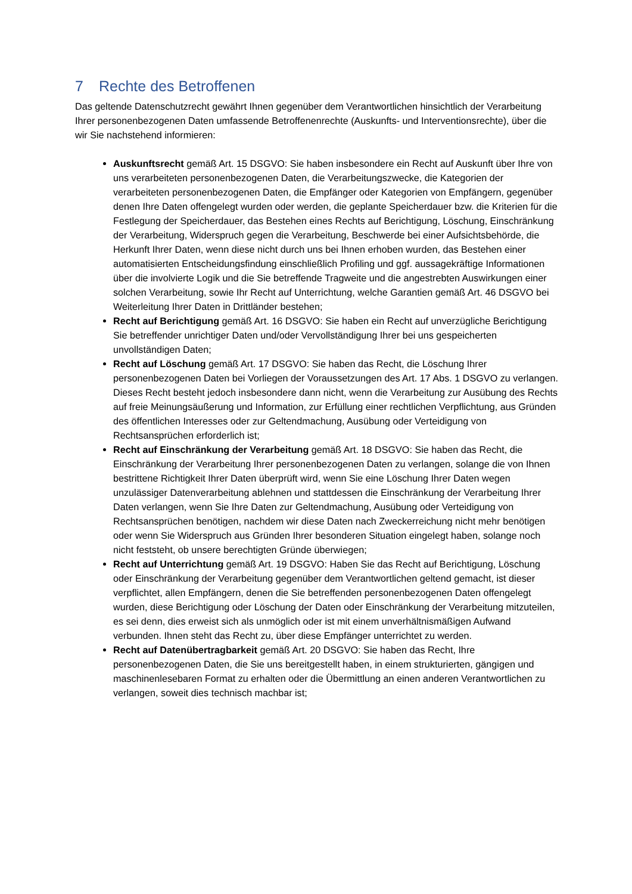7 Rechte des Betroffenen
Das geltende Datenschutzrecht gewährt Ihnen gegenüber dem Verantwortlichen hinsichtlich der Verarbeitung Ihrer personenbezogenen Daten umfassende Betroffenenrechte (Auskunfts- und Interventionsrechte), über die wir Sie nachstehend informieren:
Auskunftsrecht gemäß Art. 15 DSGVO: Sie haben insbesondere ein Recht auf Auskunft über Ihre von uns verarbeiteten personenbezogenen Daten, die Verarbeitungszwecke, die Kategorien der verarbeiteten personenbezogenen Daten, die Empfänger oder Kategorien von Empfängern, gegenüber denen Ihre Daten offengelegt wurden oder werden, die geplante Speicherdauer bzw. die Kriterien für die Festlegung der Speicherdauer, das Bestehen eines Rechts auf Berichtigung, Löschung, Einschränkung der Verarbeitung, Widerspruch gegen die Verarbeitung, Beschwerde bei einer Aufsichtsbehörde, die Herkunft Ihrer Daten, wenn diese nicht durch uns bei Ihnen erhoben wurden, das Bestehen einer automatisierten Entscheidungsfindung einschließlich Profiling und ggf. aussagekräftige Informationen über die involvierte Logik und die Sie betreffende Tragweite und die angestrebten Auswirkungen einer solchen Verarbeitung, sowie Ihr Recht auf Unterrichtung, welche Garantien gemäß Art. 46 DSGVO bei Weiterleitung Ihrer Daten in Drittländer bestehen;
Recht auf Berichtigung gemäß Art. 16 DSGVO: Sie haben ein Recht auf unverzügliche Berichtigung Sie betreffender unrichtiger Daten und/oder Vervollständigung Ihrer bei uns gespeicherten unvollständigen Daten;
Recht auf Löschung gemäß Art. 17 DSGVO: Sie haben das Recht, die Löschung Ihrer personenbezogenen Daten bei Vorliegen der Voraussetzungen des Art. 17 Abs. 1 DSGVO zu verlangen. Dieses Recht besteht jedoch insbesondere dann nicht, wenn die Verarbeitung zur Ausübung des Rechts auf freie Meinungsäußerung und Information, zur Erfüllung einer rechtlichen Verpflichtung, aus Gründen des öffentlichen Interesses oder zur Geltendmachung, Ausübung oder Verteidigung von Rechtsansprüchen erforderlich ist;
Recht auf Einschränkung der Verarbeitung gemäß Art. 18 DSGVO: Sie haben das Recht, die Einschränkung der Verarbeitung Ihrer personenbezogenen Daten zu verlangen, solange die von Ihnen bestrittene Richtigkeit Ihrer Daten überprüft wird, wenn Sie eine Löschung Ihrer Daten wegen unzulässiger Datenverarbeitung ablehnen und stattdessen die Einschränkung der Verarbeitung Ihrer Daten verlangen, wenn Sie Ihre Daten zur Geltendmachung, Ausübung oder Verteidigung von Rechtsansprüchen benötigen, nachdem wir diese Daten nach Zweckerreichung nicht mehr benötigen oder wenn Sie Widerspruch aus Gründen Ihrer besonderen Situation eingelegt haben, solange noch nicht feststeht, ob unsere berechtigten Gründe überwiegen;
Recht auf Unterrichtung gemäß Art. 19 DSGVO: Haben Sie das Recht auf Berichtigung, Löschung oder Einschränkung der Verarbeitung gegenüber dem Verantwortlichen geltend gemacht, ist dieser verpflichtet, allen Empfängern, denen die Sie betreffenden personenbezogenen Daten offengelegt wurden, diese Berichtigung oder Löschung der Daten oder Einschränkung der Verarbeitung mitzuteilen, es sei denn, dies erweist sich als unmöglich oder ist mit einem unverhältnismäßigen Aufwand verbunden. Ihnen steht das Recht zu, über diese Empfänger unterrichtet zu werden.
Recht auf Datenübertragbarkeit gemäß Art. 20 DSGVO: Sie haben das Recht, Ihre personenbezogenen Daten, die Sie uns bereitgestellt haben, in einem strukturierten, gängigen und maschinenlesebaren Format zu erhalten oder die Übermittlung an einen anderen Verantwortlichen zu verlangen, soweit dies technisch machbar ist;